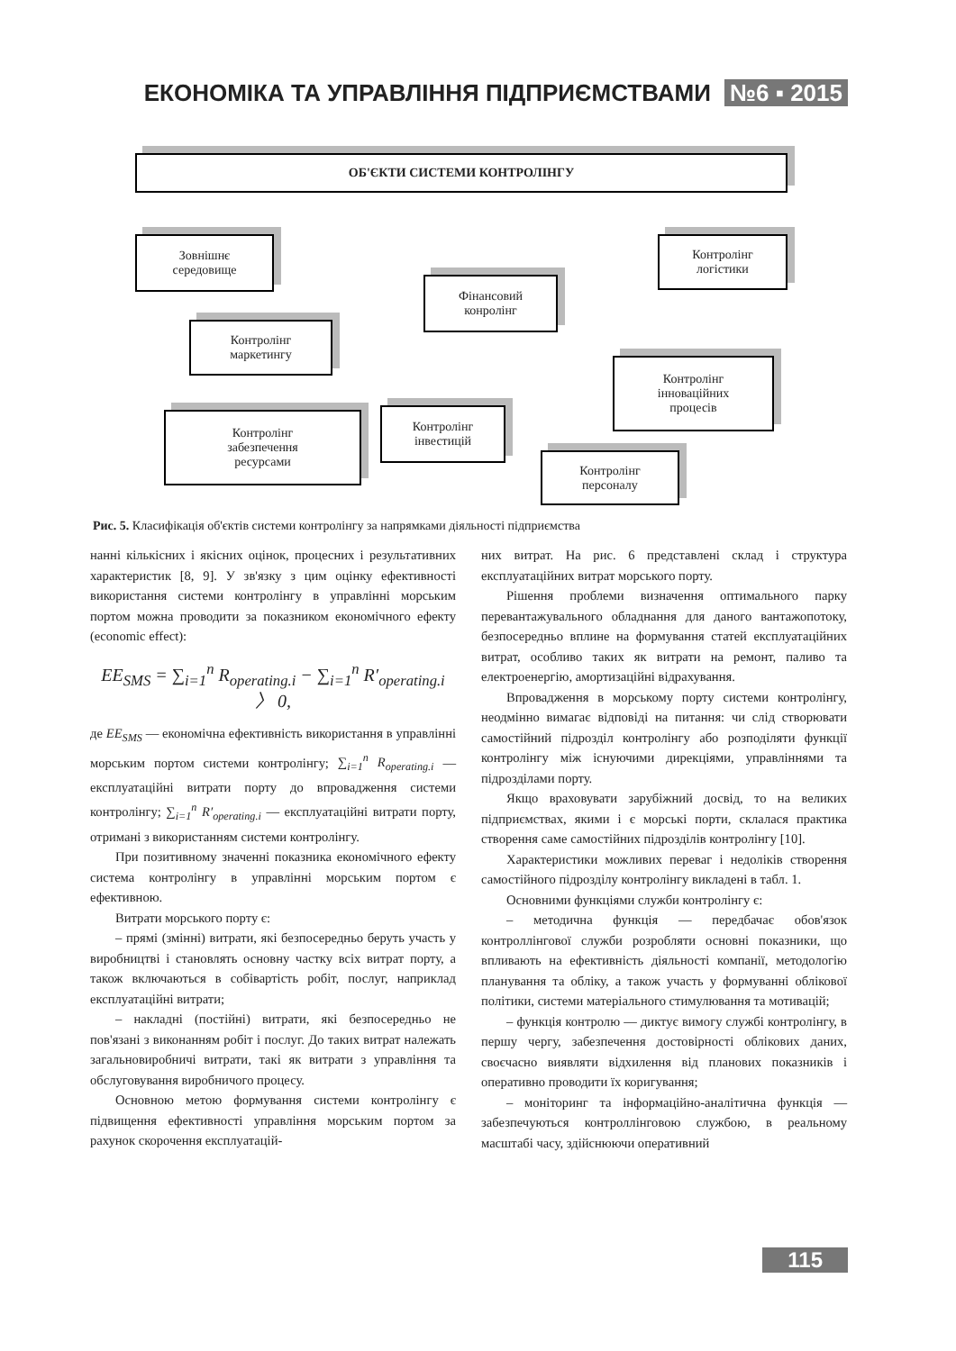ЕКОНОМІКА ТА УПРАВЛІННЯ ПІДПРИЄМСТВАМИ №6 ▪ 2015
ОБ'ЄКТИ СИСТЕМИ КОНТРОЛІНГУ
Зовнішнє
середовище
Контролінг
логістики
Фінансовий
конролінг
Контролінг
маркетингу
Контролінг
інноваційних
процесів
Контролінг
інвестицій
Контролінг
забезпечення
ресурсами
Контролінг
персоналу
Рис. 5. Класифікація об'єктів системи контролінгу за напрямками діяльності підприємства
нанні кількісних і якісних оцінок, процесних і результативних характеристик [8, 9]. У зв'язку з цим оцінку ефективності використання системи контролінгу в управлінні морським портом можна проводити за показником економічного ефекту (economic effect):
EE<sub>SMS</sub> = ∑<sub>i=1</sub><sup>n</sup> R<sub>operating.i</sub> − ∑<sub>i=1</sub><sup>n</sup> R′<sub>operating.i</sub> 〉 0,
де EE<sub>SMS</sub> — економічна ефективність використання в управлінні морським портом системи контролінгу; ∑<sub>i=1</sub><sup>n</sup> R<sub>operating.i</sub> — експлуатаційні витрати порту до впровадження системи контролінгу; ∑<sub>i=1</sub><sup>n</sup> R′<sub>operating.i</sub> — експлуатаційні витрати порту, отримані з використанням системи контролінгу.
При позитивному значенні показника економічного ефекту система контролінгу в управлінні морським портом є ефективною.
Витрати морського порту є:
– прямі (змінні) витрати, які безпосередньо беруть участь у виробництві і становлять основну частку всіх витрат порту, а також включаються в собівартість робіт, послуг, наприклад експлуатаційні витрати;
– накладні (постійні) витрати, які безпосередньо не пов'язані з виконанням робіт і послуг. До таких витрат належать загальновиробничі витрати, такі як витрати з управління та обслуговування виробничого процесу.
Основною метою формування системи контролінгу є підвищення ефективності управління морським портом за рахунок скорочення експлуатацій-
них витрат. На рис. 6 представлені склад і структура експлуатаційних витрат морського порту.
Рішення проблеми визначення оптимального парку перевантажувального обладнання для даного вантажопотоку, безпосередньо вплине на формування статей експлуатаційних витрат, особливо таких як витрати на ремонт, паливо та електроенергію, амортизаційні відрахування.
Впровадження в морському порту системи контролінгу, неодмінно вимагає відповіді на питання: чи слід створювати самостійний підрозділ контролінгу або розподіляти функції контролінгу між існуючими дирекціями, управліннями та підрозділами порту.
Якщо враховувати зарубіжний досвід, то на великих підприємствах, якими і є морські порти, склалася практика створення саме самостійних підрозділів контролінгу [10].
Характеристики можливих переваг і недоліків створення самостійного підрозділу контролінгу викладені в табл. 1.
Основними функціями служби контролінгу є:
– методична функція — передбачає обов'язок контроллінгової служби розробляти основні показники, що впливають на ефективність діяльності компанії, методологію планування та обліку, а також участь у формуванні облікової політики, системи матеріального стимулювання та мотивацій;
– функція контролю — диктує вимогу службі контролінгу, в першу чергу, забезпечення достовірності облікових даних, своєчасно виявляти відхилення від планових показників і оперативно проводити їх коригування;
– моніторинг та інформаційно-аналітична функція — забезпечуються контроллінговою службою, в реальному масштабі часу, здійснюючи оперативний
115